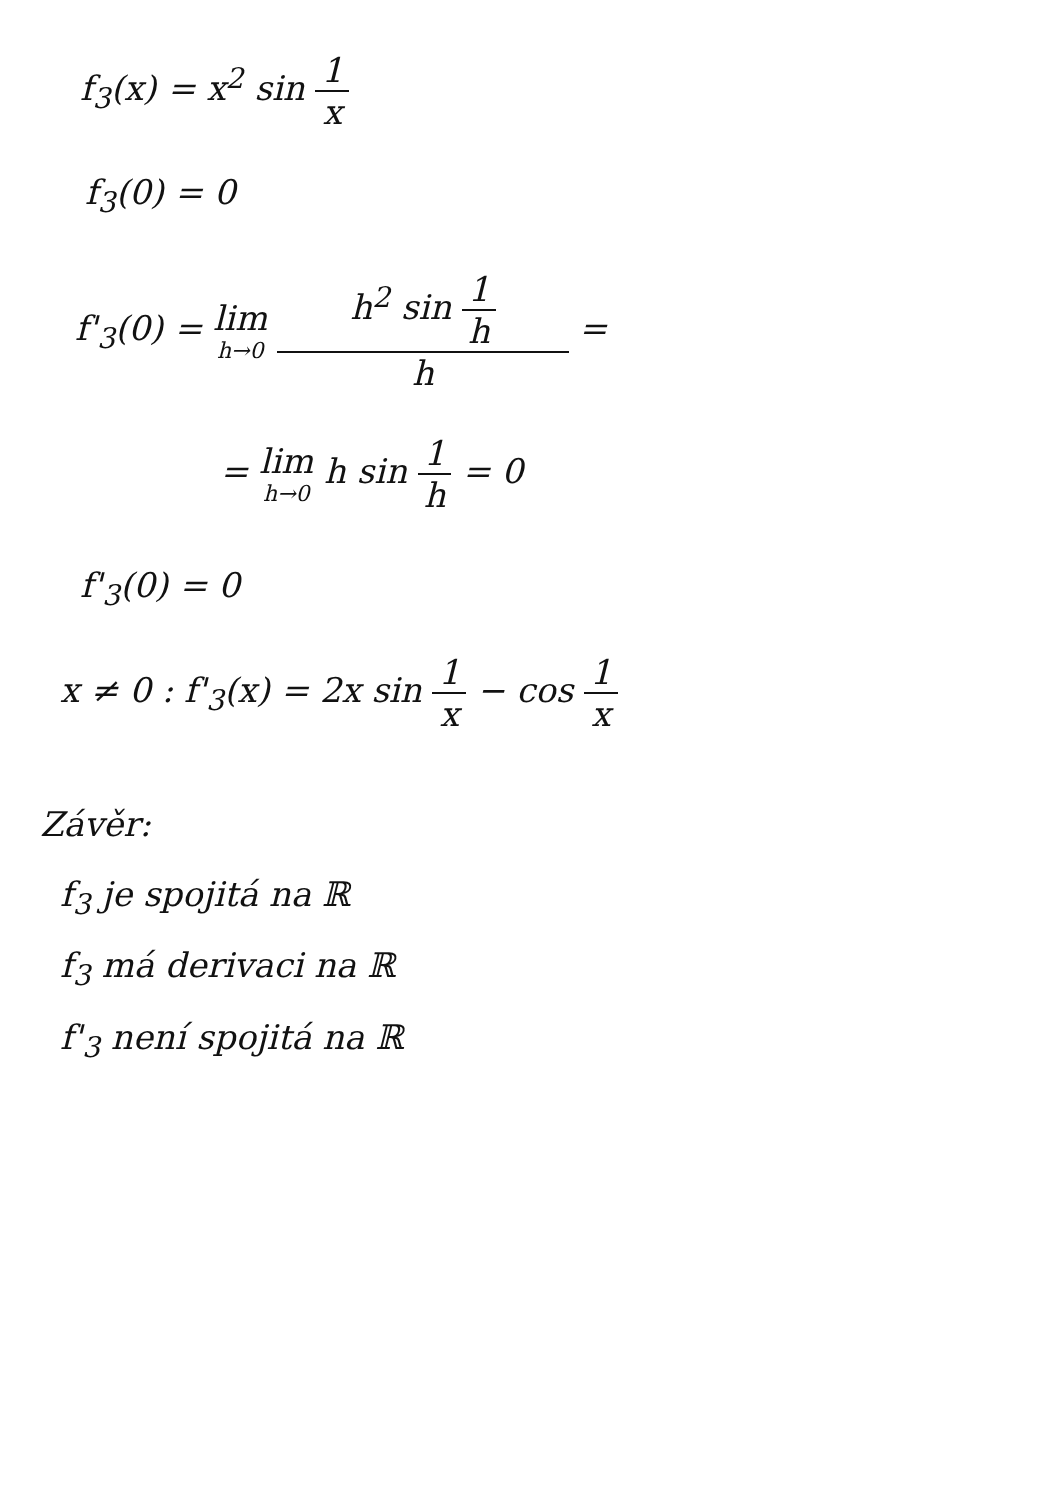f<sub>3</sub>(x) = x<sup>2</sup> sin 1 x
f<sub>3</sub>(0) = 0
f'<sub>3</sub>(0) = lim h→0 h<sup>2</sup> sin 1 h h =
= lim h→0 h sin 1 h = 0
f'<sub>3</sub>(0) = 0
x ≠ 0 : f'<sub>3</sub>(x) = 2x sin 1 x − cos 1 x
Závěr:
f<sub>3</sub> je spojitá na ℝ
f<sub>3</sub> má derivaci na ℝ
f'<sub>3</sub> není spojitá na ℝ